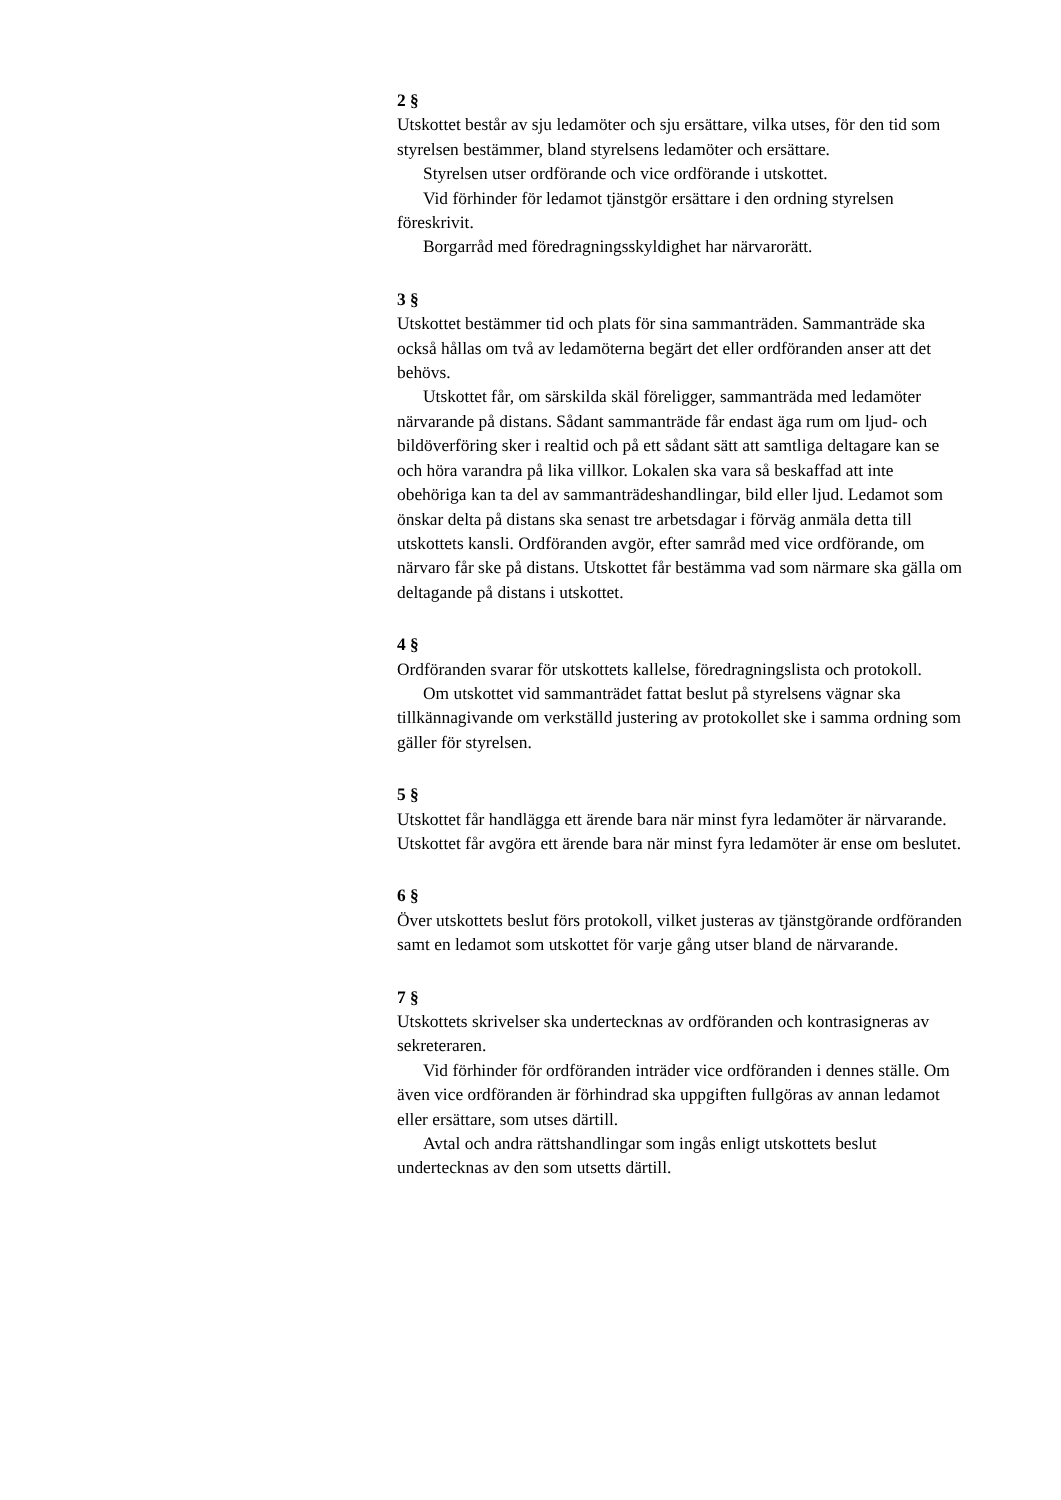2 §
Utskottet består av sju ledamöter och sju ersättare, vilka utses, för den tid som styrelsen bestämmer, bland styrelsens ledamöter och ersättare.
Styrelsen utser ordförande och vice ordförande i utskottet.
Vid förhinder för ledamot tjänstgör ersättare i den ordning styrelsen föreskrivit.
Borgarråd med föredragningsskyldighet har närvarorätt.
3 §
Utskottet bestämmer tid och plats för sina sammanträden. Sammanträde ska också hållas om två av ledamöterna begärt det eller ordföranden anser att det behövs.
Utskottet får, om särskilda skäl föreligger, sammanträda med ledamöter närvarande på distans. Sådant sammanträde får endast äga rum om ljud- och bildöverföring sker i realtid och på ett sådant sätt att samtliga deltagare kan se och höra varandra på lika villkor. Lokalen ska vara så beskaffad att inte obehöriga kan ta del av sammanträdeshandlingar, bild eller ljud. Ledamot som önskar delta på distans ska senast tre arbetsdagar i förväg anmäla detta till utskottets kansli. Ordföranden avgör, efter samråd med vice ordförande, om närvaro får ske på distans. Utskottet får bestämma vad som närmare ska gälla om deltagande på distans i utskottet.
4 §
Ordföranden svarar för utskottets kallelse, föredragningslista och protokoll.
Om utskottet vid sammanträdet fattat beslut på styrelsens vägnar ska tillkännagivande om verkställd justering av protokollet ske i samma ordning som gäller för styrelsen.
5 §
Utskottet får handlägga ett ärende bara när minst fyra ledamöter är närvarande. Utskottet får avgöra ett ärende bara när minst fyra ledamöter är ense om beslutet.
6 §
Över utskottets beslut förs protokoll, vilket justeras av tjänstgörande ordföranden samt en ledamot som utskottet för varje gång utser bland de närvarande.
7 §
Utskottets skrivelser ska undertecknas av ordföranden och kontrasigneras av sekreteraren.
Vid förhinder för ordföranden inträder vice ordföranden i dennes ställe. Om även vice ordföranden är förhindrad ska uppgiften fullgöras av annan ledamot eller ersättare, som utses därtill.
Avtal och andra rättshandlingar som ingås enligt utskottets beslut undertecknas av den som utsetts därtill.